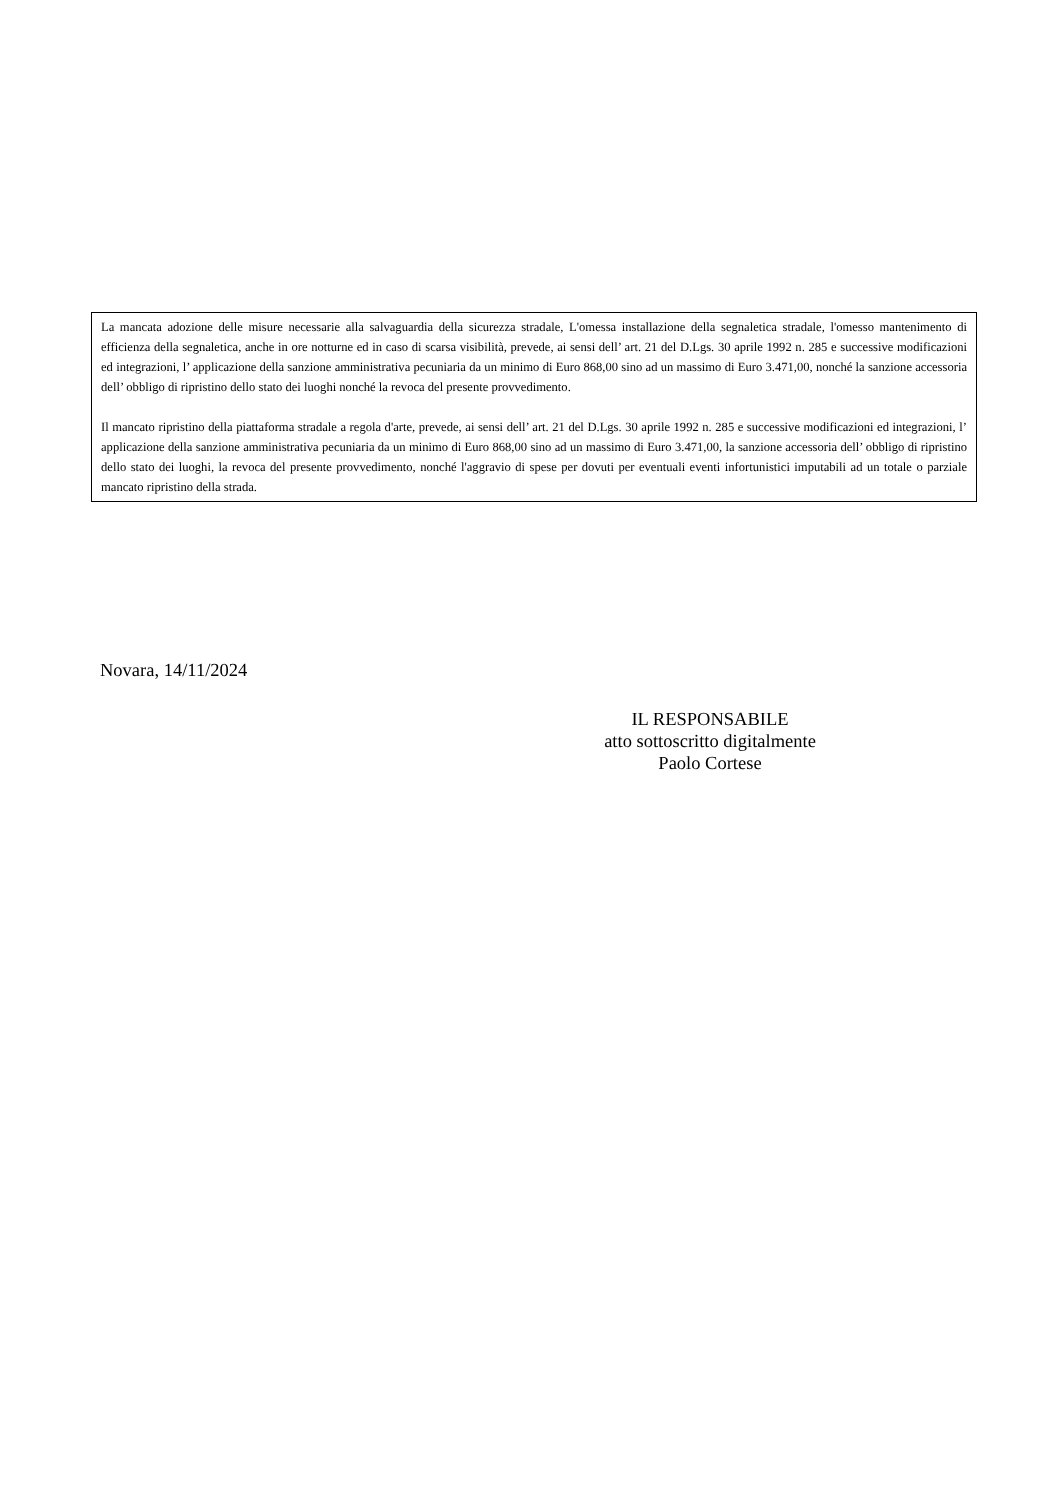La mancata adozione delle misure necessarie alla salvaguardia della sicurezza stradale, L'omessa installazione della segnaletica stradale, l'omesso mantenimento di efficienza della segnaletica, anche in ore notturne ed in caso di scarsa visibilità, prevede, ai sensi dell’ art. 21 del D.Lgs. 30 aprile 1992 n. 285 e successive modificazioni ed integrazioni, l’ applicazione della sanzione amministrativa pecuniaria da un minimo di Euro 868,00 sino ad un massimo di Euro 3.471,00, nonché la sanzione accessoria dell’ obbligo di ripristino dello stato dei luoghi nonché la revoca del presente provvedimento.
Il mancato ripristino della piattaforma stradale a regola d'arte, prevede, ai sensi dell’ art. 21 del D.Lgs. 30 aprile 1992 n. 285 e successive modificazioni ed integrazioni, l’ applicazione della sanzione amministrativa pecuniaria da un minimo di Euro 868,00 sino ad un massimo di Euro 3.471,00, la sanzione accessoria dell’ obbligo di ripristino dello stato dei luoghi, la revoca del presente provvedimento, nonché l'aggravio di spese per dovuti per eventuali eventi infortunistici imputabili ad un totale o parziale mancato ripristino della strada.
Novara, 14/11/2024
IL RESPONSABILE
atto sottoscritto digitalmente
Paolo Cortese